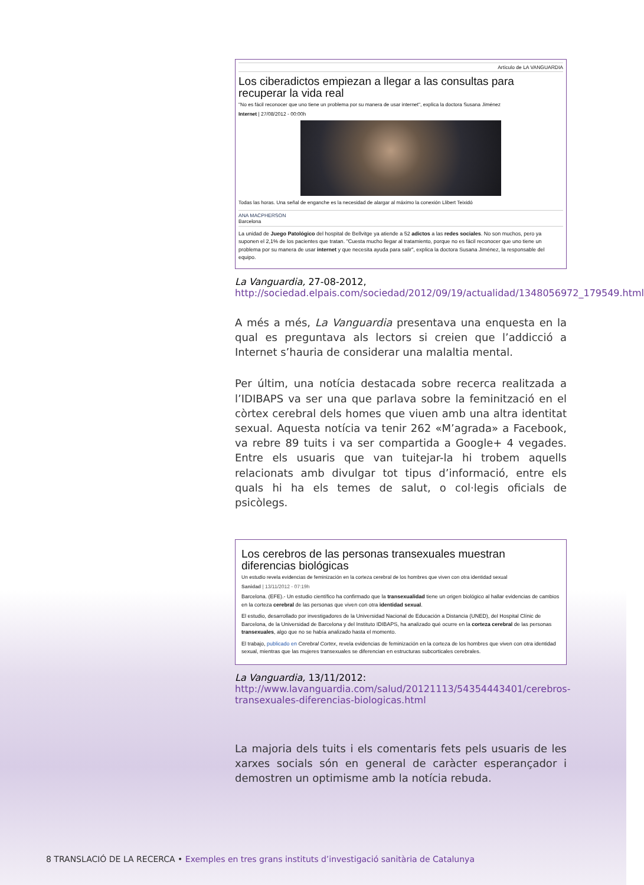Artículo de LA VANGUARDIA
Los ciberadictos empiezan a llegar a las consultas para recuperar la vida real
"No es fácil reconocer que uno tiene un problema por su manera de usar internet", explica la doctora Susana Jiménez
Internet | 27/08/2012 - 00:00h
Todas las horas. Una señal de enganche es la necesidad de alargar al máximo la conexión Llibert Teixidó
ANA MACPHERSON
Barcelona
La unidad de Juego Patológico del hospital de Bellvitge ya atiende a 52 adictos a las redes sociales. No son muchos, pero ya suponen el 2,1% de los pacientes que tratan. "Cuesta mucho llegar al tratamiento, porque no es fácil reconocer que uno tiene un problema por su manera de usar internet y que necesita ayuda para salir", explica la doctora Susana Jiménez, la responsable del equipo.
La Vanguardia, 27-08-2012, http://sociedad.elpais.com/sociedad/2012/09/19/actualidad/1348056972_179549.html
A més a més, La Vanguardia presentava una enquesta en la qual es preguntava als lectors si creien que l’addicció a Internet s’hauria de considerar una malaltia mental.
Per últim, una notícia destacada sobre recerca realitzada a l’IDIBAPS va ser una que parlava sobre la feminització en el còrtex cerebral dels homes que viuen amb una altra identitat sexual. Aquesta notícia va tenir 262 «M’agrada» a Facebook, va rebre 89 tuits i va ser compartida a Google+ 4 vegades. Entre els usuaris que van tuitejar-la hi trobem aquells relacionats amb divulgar tot tipus d’informació, entre els quals hi ha els temes de salut, o col·legis oficials de psicòlegs.
Los cerebros de las personas transexuales muestran diferencias biológicas
Un estudio revela evidencias de feminización en la corteza cerebral de los hombres que viven con otra identidad sexual
Sanidad | 13/11/2012 - 07:19h
Barcelona. (EFE).- Un estudio científico ha confirmado que la transexualidad tiene un origen biológico al hallar evidencias de cambios en la corteza cerebral de las personas que viven con otra identidad sexual.
El estudio, desarrollado por investigadores de la Universidad Nacional de Educación a Distancia (UNED), del Hospital Clínic de Barcelona, de la Universidad de Barcelona y del Instituto IDIBAPS, ha analizado qué ocurre en la corteza cerebral de las personas transexuales, algo que no se había analizado hasta el momento.
El trabajo, publicado en Cerebral Cortex, revela evidencias de feminización en la corteza de los hombres que viven con otra identidad sexual, mientras que las mujeres transexuales se diferencian en estructuras subcorticales cerebrales.
La Vanguardia, 13/11/2012: http://www.lavanguardia.com/salud/20121113/54354443401/cerebros-transexuales-diferencias-biologicas.html
La majoria dels tuits i els comentaris fets pels usuaris de les xarxes socials són en general de caràcter esperançador i demostren un optimisme amb la notícia rebuda.
8 TRANSLACIÓ DE LA RECERCA • Exemples en tres grans instituts d’investigació sanitària de Catalunya